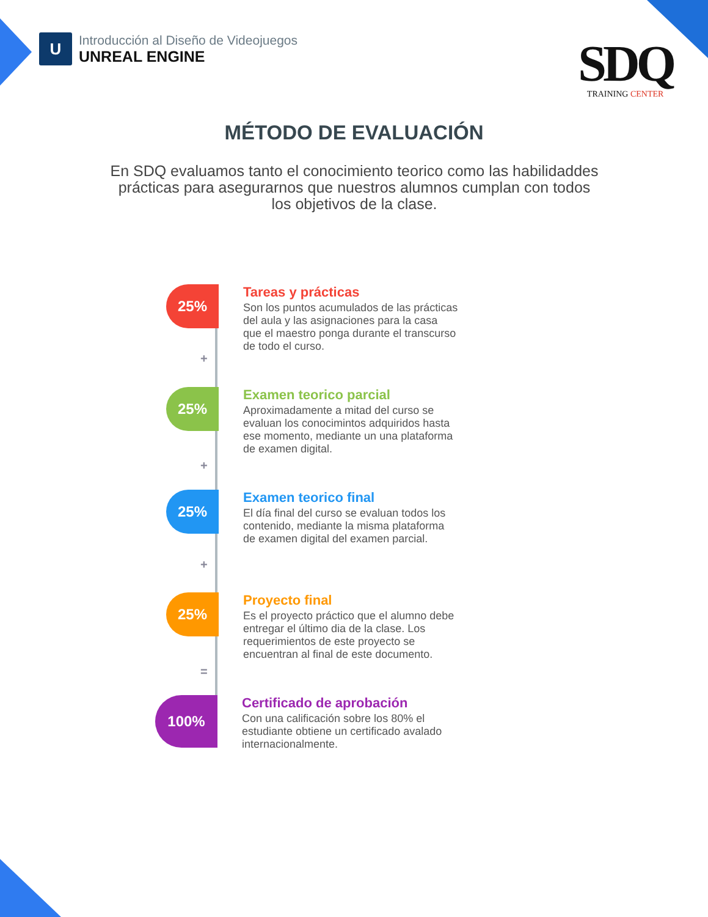U
Introducción al Diseño de Videojuegos
UNREAL ENGINE
SDQ
TRAINING CENTER
MÉTODO DE EVALUACIÓN
En SDQ evaluamos tanto el conocimiento teorico como las habilidaddes prácticas para asegurarnos que nuestros alumnos cumplan con todos los objetivos de la clase.
25%
Tareas y prácticas
Son los puntos acumulados de las prácticas del aula y las asignaciones para la casa que el maestro ponga durante el transcurso de todo el curso.
25%
Examen teorico parcial
Aproximadamente a mitad del curso se evaluan los conocimintos adquiridos hasta ese momento, mediante un una plataforma de examen digital.
25%
Examen teorico final
El día final del curso se evaluan todos los contenido, mediante la misma plataforma de examen digital del examen parcial.
25%
Proyecto final
Es el proyecto práctico que el alumno debe entregar el último dia de la clase. Los requerimientos de este proyecto se encuentran al final de este documento.
100%
Certificado de aprobación
Con una calificación sobre los 80% el estudiante obtiene un certificado avalado internacionalmente.
+
+
+
=